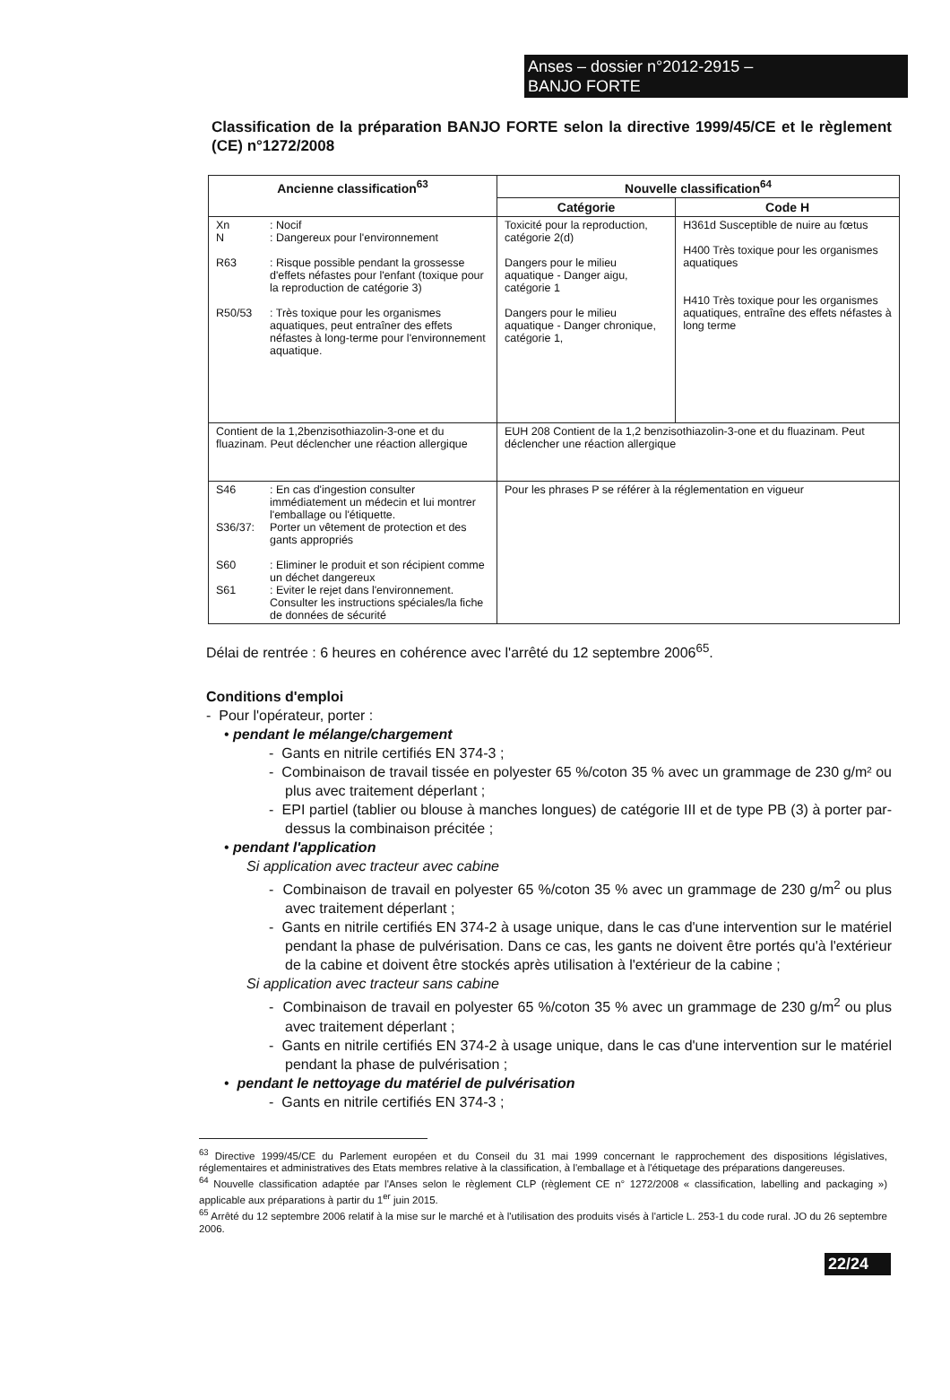Anses – dossier n°2012-2915 –
BANJO FORTE
Classification de la préparation BANJO FORTE selon la directive 1999/45/CE et le règlement (CE) n°1272/2008
| Ancienne classification<sup>63</sup> | Nouvelle classification<sup>64</sup> | |
| --- | --- | --- |
| | Catégorie | Code H |
| Xn : Nocif N : Dangereux pour l'environnement R63 : Risque possible pendant la grossesse d'effets néfastes pour l'enfant (toxique pour la reproduction de catégorie 3) R50/53 : Très toxique pour les organismes aquatiques, peut entraîner des effets néfastes à long-terme pour l'environnement aquatique. | Toxicité pour la reproduction, catégorie 2(d) Dangers pour le milieu aquatique - Danger aigu, catégorie 1 Dangers pour le milieu aquatique - Danger chronique, catégorie 1, | H361d Susceptible de nuire au fœtus H400 Très toxique pour les organismes aquatiques H410 Très toxique pour les organismes aquatiques, entraîne des effets néfastes à long terme |
| Contient de la 1,2benzisothiazolin-3-one et du fluazinam. Peut déclencher une réaction allergique | EUH 208 Contient de la 1,2 benzisothiazolin-3-one et du fluazinam. Peut déclencher une réaction allergique | |
| S46 : En cas d'ingestion consulter immédiatement un médecin et lui montrer l'emballage ou l'étiquette. S36/37: Porter un vêtement de protection et des gants appropriés S60 : Eliminer le produit et son récipient comme un déchet dangereux S61 : Eviter le rejet dans l'environnement. Consulter les instructions spéciales/la fiche de données de sécurité | Pour les phrases P se référer à la réglementation en vigueur | |
Délai de rentrée : 6 heures en cohérence avec l'arrêté du 12 septembre 2006<sup>65</sup>.
Conditions d'emploi
- Pour l'opérateur, porter :
• pendant le mélange/chargement
- Gants en nitrile certifiés EN 374-3 ;
- Combinaison de travail tissée en polyester 65 %/coton 35 % avec un grammage de 230 g/m² ou plus avec traitement déperlant ;
- EPI partiel (tablier ou blouse à manches longues) de catégorie III et de type PB (3) à porter par-dessus la combinaison précitée ;
• pendant l'application
Si application avec tracteur avec cabine
- Combinaison de travail en polyester 65 %/coton 35 % avec un grammage de 230 g/m<sup>2</sup> ou plus avec traitement déperlant ;
- Gants en nitrile certifiés EN 374-2 à usage unique, dans le cas d'une intervention sur le matériel pendant la phase de pulvérisation. Dans ce cas, les gants ne doivent être portés qu'à l'extérieur de la cabine et doivent être stockés après utilisation à l'extérieur de la cabine ;
Si application avec tracteur sans cabine
- Combinaison de travail en polyester 65 %/coton 35 % avec un grammage de 230 g/m<sup>2</sup> ou plus avec traitement déperlant ;
- Gants en nitrile certifiés EN 374-2 à usage unique, dans le cas d'une intervention sur le matériel pendant la phase de pulvérisation ;
• pendant le nettoyage du matériel de pulvérisation
- Gants en nitrile certifiés EN 374-3 ;
<sup>63</sup> Directive 1999/45/CE du Parlement européen et du Conseil du 31 mai 1999 concernant le rapprochement des dispositions législatives, réglementaires et administratives des Etats membres relative à la classification, à l'emballage et à l'étiquetage des préparations dangereuses.
<sup>64</sup> Nouvelle classification adaptée par l'Anses selon le règlement CLP (règlement CE n° 1272/2008 « classification, labelling and packaging ») applicable aux préparations à partir du 1<sup>er</sup> juin 2015.
<sup>65</sup> Arrêté du 12 septembre 2006 relatif à la mise sur le marché et à l'utilisation des produits visés à l'article L. 253-1 du code rural. JO du 26 septembre 2006.
22/24